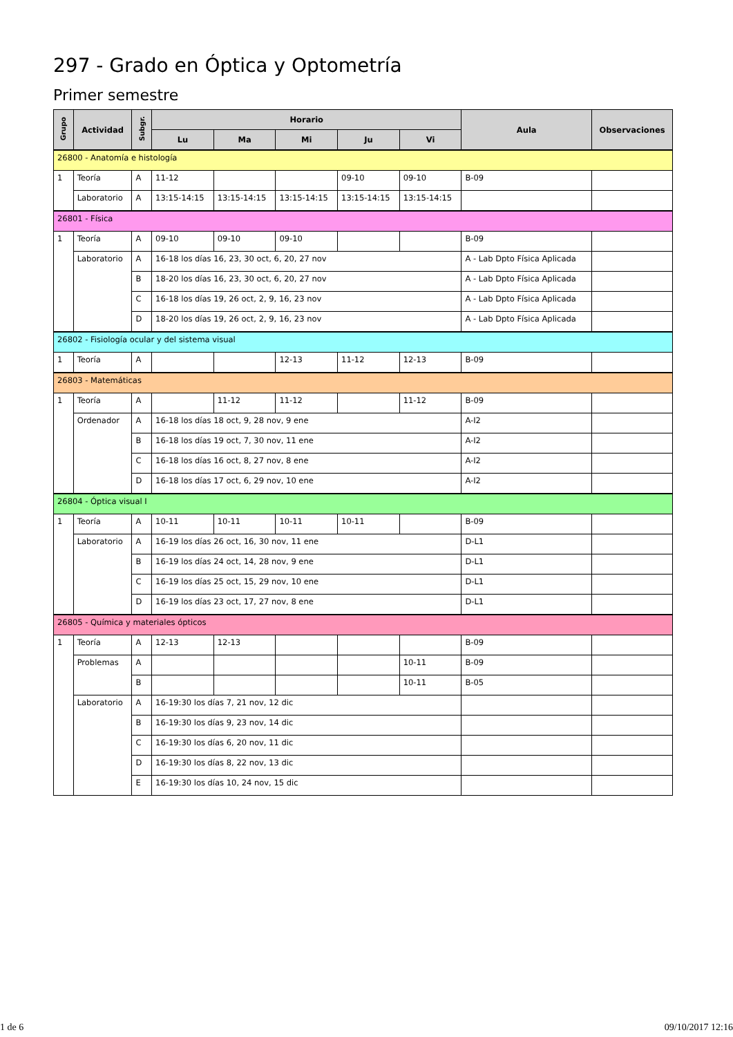297 - Grado en Óptica y Optometría
Primer semestre
| Grupo | Actividad | Subgr. | Horario | | | | | Aula | Observaciones |
| --- | --- | --- | --- | --- | --- | --- | --- | --- | --- |
| | | | Lu | Ma | Mi | Ju | Vi | | |
| 26800 - Anatomía e histología | | | | | | | | | |
| 1 | Teoría | A | 11-12 | | | 09-10 | 09-10 | B-09 | |
| | Laboratorio | A | 13:15-14:15 | 13:15-14:15 | 13:15-14:15 | 13:15-14:15 | 13:15-14:15 | | |
| 26801 - Física | | | | | | | | | |
| 1 | Teoría | A | 09-10 | 09-10 | 09-10 | | | B-09 | |
| | Laboratorio | A | 16-18 los días 16, 23, 30 oct, 6, 20, 27 nov | | | | | A - Lab Dpto Física Aplicada | |
| | | B | 18-20 los días 16, 23, 30 oct, 6, 20, 27 nov | | | | | A - Lab Dpto Física Aplicada | |
| | | C | 16-18 los días 19, 26 oct, 2, 9, 16, 23 nov | | | | | A - Lab Dpto Física Aplicada | |
| | | D | 18-20 los días 19, 26 oct, 2, 9, 16, 23 nov | | | | | A - Lab Dpto Física Aplicada | |
| 26802 - Fisiología ocular y del sistema visual | | | | | | | | | |
| 1 | Teoría | A | | | 12-13 | 11-12 | 12-13 | B-09 | |
| 26803 - Matemáticas | | | | | | | | | |
| 1 | Teoría | A | | 11-12 | 11-12 | | 11-12 | B-09 | |
| | Ordenador | A | 16-18 los días 18 oct, 9, 28 nov, 9 ene | | | | | A-I2 | |
| | | B | 16-18 los días 19 oct, 7, 30 nov, 11 ene | | | | | A-I2 | |
| | | C | 16-18 los días 16 oct, 8, 27 nov, 8 ene | | | | | A-I2 | |
| | | D | 16-18 los días 17 oct, 6, 29 nov, 10 ene | | | | | A-I2 | |
| 26804 - Óptica visual I | | | | | | | | | |
| 1 | Teoría | A | 10-11 | 10-11 | 10-11 | 10-11 | | B-09 | |
| | Laboratorio | A | 16-19 los días 26 oct, 16, 30 nov, 11 ene | | | | | D-L1 | |
| | | B | 16-19 los días 24 oct, 14, 28 nov, 9 ene | | | | | D-L1 | |
| | | C | 16-19 los días 25 oct, 15, 29 nov, 10 ene | | | | | D-L1 | |
| | | D | 16-19 los días 23 oct, 17, 27 nov, 8 ene | | | | | D-L1 | |
| 26805 - Química y materiales ópticos | | | | | | | | | |
| 1 | Teoría | A | 12-13 | 12-13 | | | | B-09 | |
| | Problemas | A | | | | | 10-11 | B-09 | |
| | | B | | | | | 10-11 | B-05 | |
| | Laboratorio | A | 16-19:30 los días 7, 21 nov, 12 dic | | | | | | |
| | | B | 16-19:30 los días 9, 23 nov, 14 dic | | | | | | |
| | | C | 16-19:30 los días 6, 20 nov, 11 dic | | | | | | |
| | | D | 16-19:30 los días 8, 22 nov, 13 dic | | | | | | |
| | | E | 16-19:30 los días 10, 24 nov, 15 dic | | | | | | |
1 de 6 09/10/2017 12:16